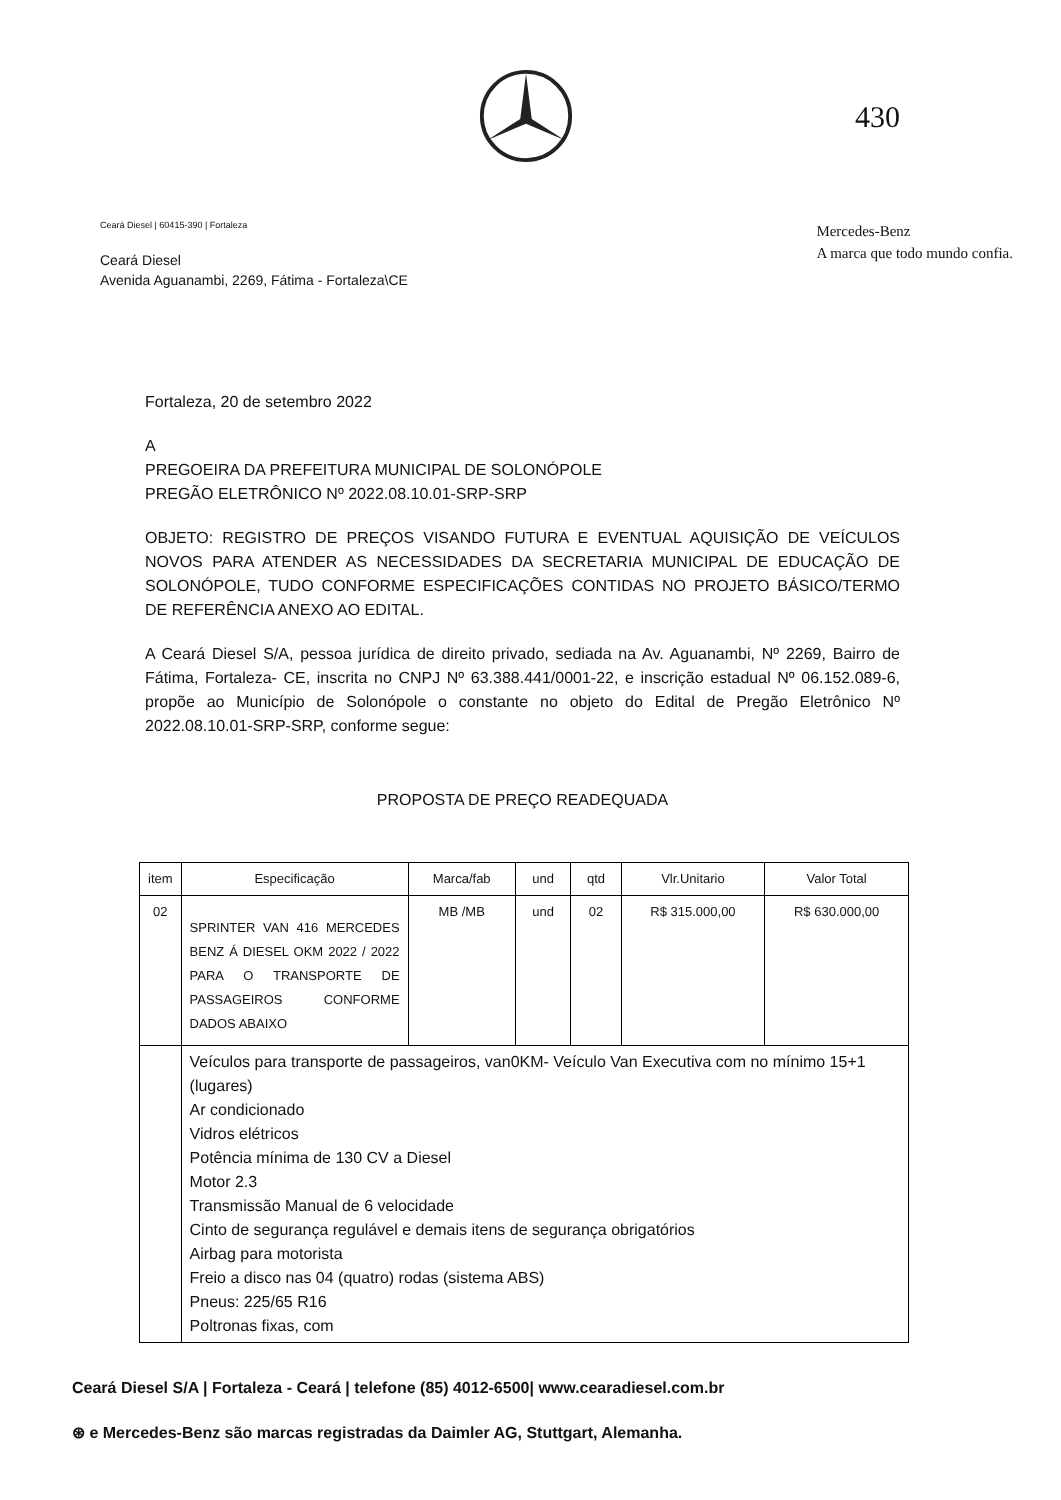430
Ceará Diesel | 60415-390 | Fortaleza
Ceará Diesel
Avenida Aguanambi, 2269, Fátima - Fortaleza\CE
Mercedes-Benz
A marca que todo mundo confia.
Fortaleza, 20 de setembro 2022
A
PREGOEIRA DA PREFEITURA MUNICIPAL DE SOLONÓPOLE
PREGÃO ELETRÔNICO Nº 2022.08.10.01-SRP-SRP
OBJETO: REGISTRO DE PREÇOS VISANDO FUTURA E EVENTUAL AQUISIÇÃO DE VEÍCULOS NOVOS PARA ATENDER AS NECESSIDADES DA SECRETARIA MUNICIPAL DE EDUCAÇÃO DE SOLONÓPOLE, TUDO CONFORME ESPECIFICAÇÕES CONTIDAS NO PROJETO BÁSICO/TERMO DE REFERÊNCIA ANEXO AO EDITAL.
A Ceará Diesel S/A, pessoa jurídica de direito privado, sediada na Av. Aguanambi, Nº 2269, Bairro de Fátima, Fortaleza- CE, inscrita no CNPJ Nº 63.388.441/0001-22, e inscrição estadual Nº 06.152.089-6, propõe ao Município de Solonópole o constante no objeto do Edital de Pregão Eletrônico Nº 2022.08.10.01-SRP-SRP, conforme segue:
PROPOSTA DE PREÇO READEQUADA
| item | Especificação | Marca/fab | und | qtd | Vlr.Unitario | Valor Total |
| --- | --- | --- | --- | --- | --- | --- |
| 02 | SPRINTER VAN 416 MERCEDES BENZ Á DIESEL OKM 2022 / 2022 PARA O TRANSPORTE DE PASSAGEIROS CONFORME DADOS ABAIXO | MB /MB | und | 02 | R$ 315.000,00 | R$ 630.000,00 |
| | Veículos para transporte de passageiros, van0KM- Veículo Van Executiva com no mínimo 15+1 (lugares) Ar condicionado Vidros elétricos Potência mínima de 130 CV a Diesel Motor 2.3 Transmissão Manual de 6 velocidade Cinto de segurança regulável e demais itens de segurança obrigatórios Airbag para motorista Freio a disco nas 04 (quatro) rodas (sistema ABS) Pneus: 225/65 R16 Poltronas fixas, com | | | | | |
Ceará Diesel S/A | Fortaleza - Ceará | telefone (85) 4012-6500| www.cearadiesel.com.br
⊛ e Mercedes-Benz são marcas registradas da Daimler AG, Stuttgart, Alemanha.